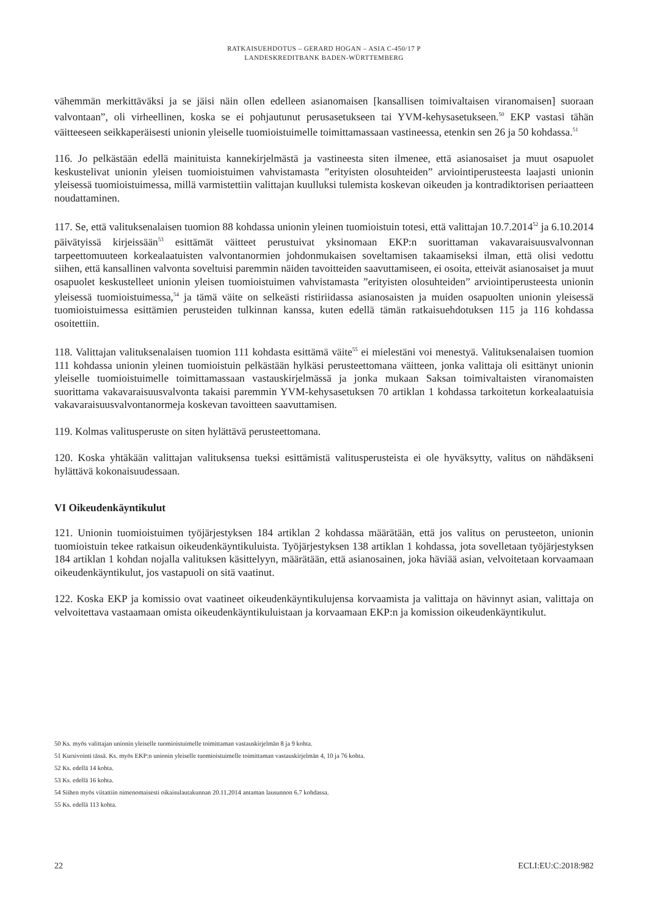RATKAISUEHDOTUS – GERARD HOGAN – ASIA C-450/17 P
LANDESKREDITBANK BADEN-WÜRTTEMBERG
vähemmän merkittäväksi ja se jäisi näin ollen edelleen asianomaisen [kansallisen toimivaltaisen viranomaisen] suoraan valvontaan”, oli virheellinen, koska se ei pohjautunut perusasetukseen tai YVM-kehysasetukseen.<sup>50</sup> EKP vastasi tähän väitteeseen seikkaperäisesti unionin yleiselle tuomioistuimelle toimittamassaan vastineessa, etenkin sen 26 ja 50 kohdassa.<sup>51</sup>
116. Jo pelkästään edellä mainituista kannekirjelmästä ja vastineesta siten ilmenee, että asianosaiset ja muut osapuolet keskustelivat unionin yleisen tuomioistuimen vahvistamasta ”erityisten olosuhteiden” arviointiperusteesta laajasti unionin yleisessä tuomioistuimessa, millä varmistettiin valittajan kuulluksi tulemista koskevan oikeuden ja kontradiktorisen periaatteen noudattaminen.
117. Se, että valituksenalaisen tuomion 88 kohdassa unionin yleinen tuomioistuin totesi, että valittajan 10.7.2014<sup>52</sup> ja 6.10.2014 päivätyissä kirjeissään<sup>53</sup> esittämät väitteet perustuivat yksinomaan EKP:n suorittaman vakavaraisuusvalvonnan tarpeettomuuteen korkealaatuisten valvontanormien johdonmukaisen soveltamisen takaamiseksi ilman, että olisi vedottu siihen, että kansallinen valvonta soveltuisi paremmin näiden tavoitteiden saavuttamiseen, ei osoita, etteivät asianosaiset ja muut osapuolet keskustelleet unionin yleisen tuomioistuimen vahvistamasta ”erityisten olosuhteiden” arviointiperusteesta unionin yleisessä tuomioistuimessa,<sup>54</sup> ja tämä väite on selkeästi ristiriidassa asianosaisten ja muiden osapuolten unionin yleisessä tuomioistuimessa esittämien perusteiden tulkinnan kanssa, kuten edellä tämän ratkaisuehdotuksen 115 ja 116 kohdassa osoitettiin.
118. Valittajan valituksenalaisen tuomion 111 kohdasta esittämä väite<sup>55</sup> ei mielestäni voi menestyä. Valituksenalaisen tuomion 111 kohdassa unionin yleinen tuomioistuin pelkästään hylkäsi perusteettomana väitteen, jonka valittaja oli esittänyt unionin yleiselle tuomioistuimelle toimittamassaan vastauskirjelmässä ja jonka mukaan Saksan toimivaltaisten viranomaisten suorittama vakavaraisuusvalvonta takaisi paremmin YVM-kehysasetuksen 70 artiklan 1 kohdassa tarkoitetun korkealaatuisia vakavaraisuusvalvontanormeja koskevan tavoitteen saavuttamisen.
119. Kolmas valitusperuste on siten hylättävä perusteettomana.
120. Koska yhtäkään valittajan valituksensa tueksi esittämistä valitusperusteista ei ole hyväksytty, valitus on nähdäkseni hylättävä kokonaisuudessaan.
VI Oikeudenkäyntikulut
121. Unionin tuomioistuimen työjärjestyksen 184 artiklan 2 kohdassa määrätään, että jos valitus on perusteeton, unionin tuomioistuin tekee ratkaisun oikeudenkäyntikuluista. Työjärjestyksen 138 artiklan 1 kohdassa, jota sovelletaan työjärjestyksen 184 artiklan 1 kohdan nojalla valituksen käsittelyyn, määrätään, että asianosainen, joka häviää asian, velvoitetaan korvaamaan oikeudenkäyntikulut, jos vastapuoli on sitä vaatinut.
122. Koska EKP ja komissio ovat vaatineet oikeudenkäyntikulujensa korvaamista ja valittaja on hävinnyt asian, valittaja on velvoitettava vastaamaan omista oikeudenkäyntikuluistaan ja korvaamaan EKP:n ja komission oikeudenkäyntikulut.
50 Ks. myös valittajan unionin yleiselle tuomioistuimelle toimittaman vastauskirjelmän 8 ja 9 kohta.
51 Kursivointi tässä. Ks. myös EKP:n unionin yleiselle tuomioistuimelle toimittaman vastauskirjelmän 4, 10 ja 76 kohta.
52 Ks. edellä 14 kohta.
53 Ks. edellä 16 kohta.
54 Siihen myös viitattiin nimenomaisesti oikaisulautakunnan 20.11.2014 antaman lausunnon 6.7 kohdassa.
55 Ks. edellä 113 kohta.
22 ECLI:EU:C:2018:982